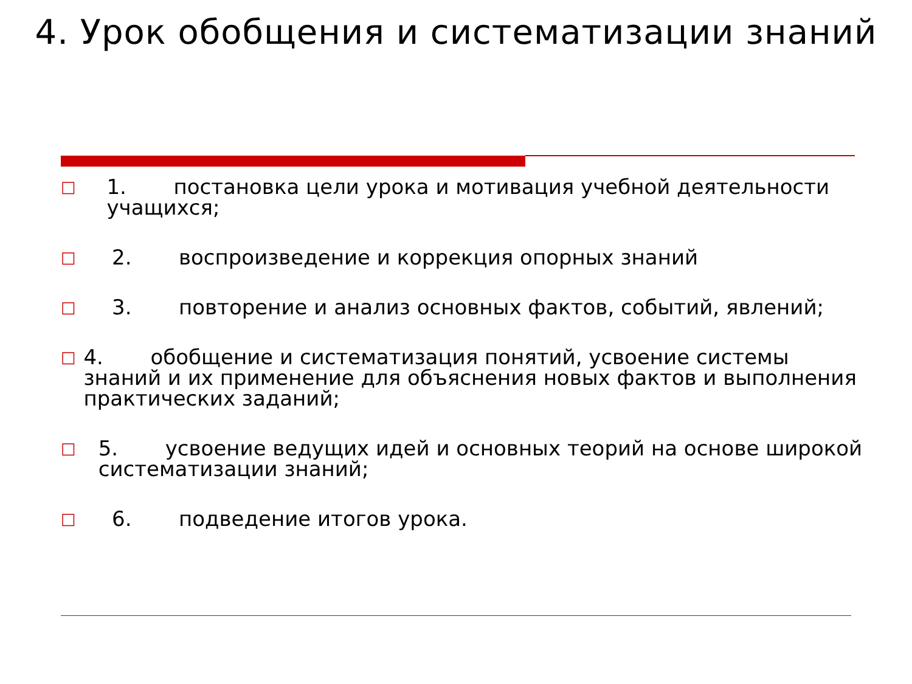4. Урок обобщения и систематизации знаний
□ 1. постановка цели урока и мотивация учебной деятельности учащихся;
□ 2. воспроизведение и коррекция опорных знаний
□ 3. повторение и анализ основных фактов, событий, явлений;
□ 4. обобщение и систематизация понятий, усвоение системы знаний и их применение для объяснения новых фактов и выполнения практических заданий;
□ 5. усвоение ведущих идей и основных теорий на основе широкой систематизации знаний;
□ 6. подведение итогов урока.